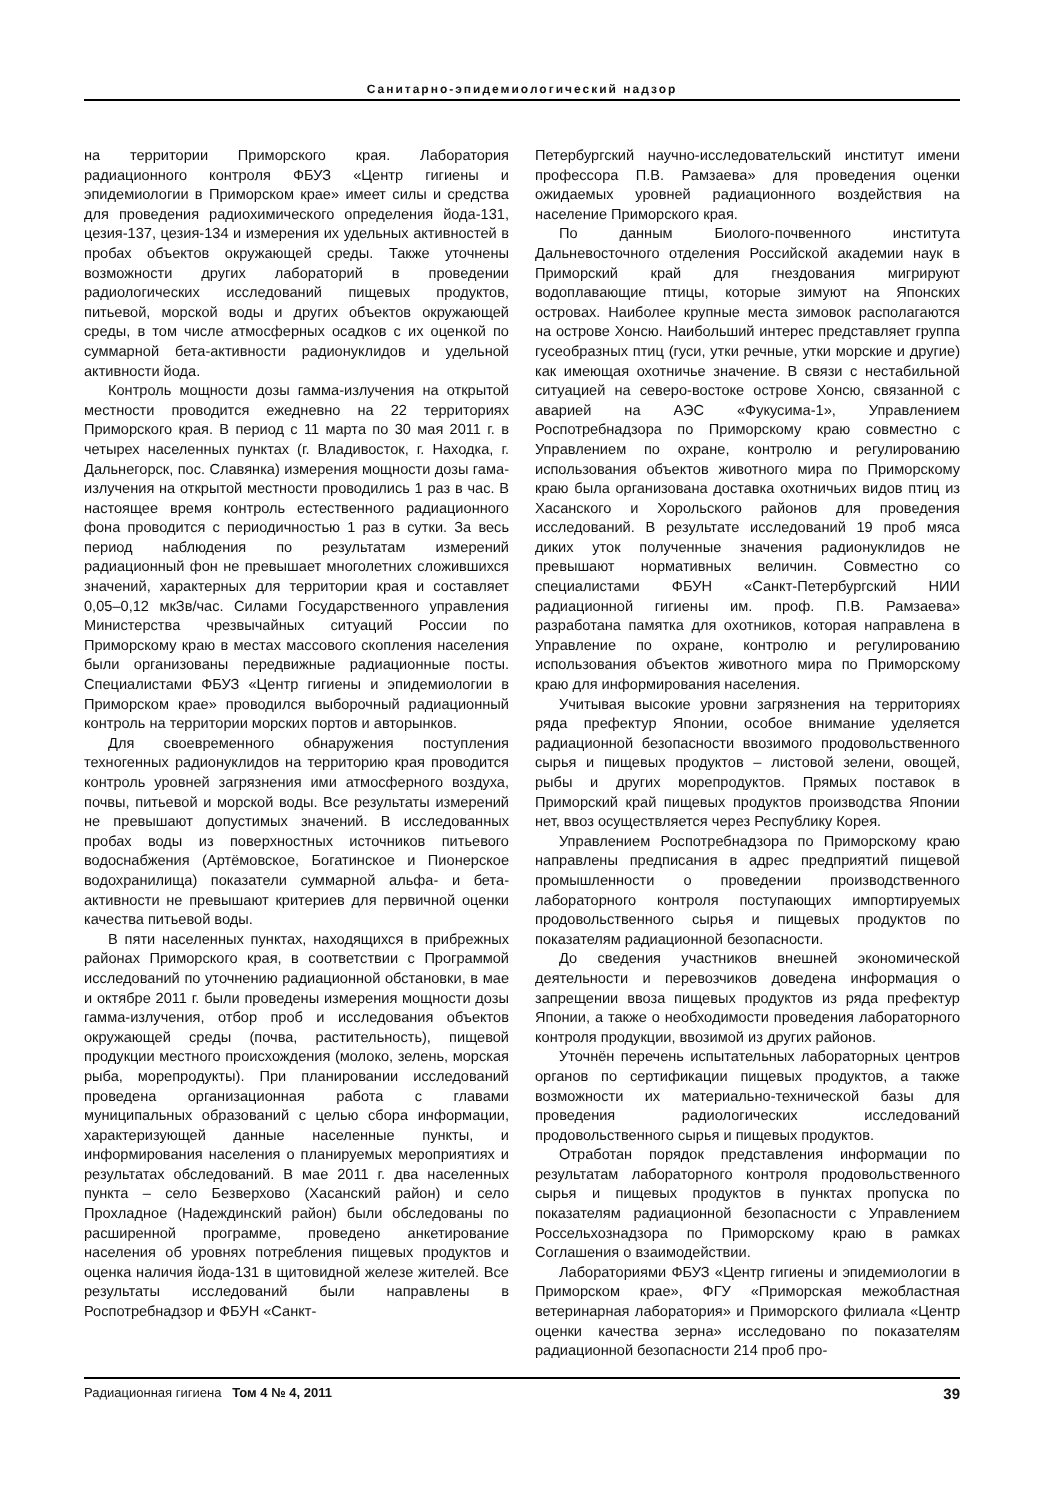Санитарно-эпидемиологический надзор
на территории Приморского края. Лаборатория радиационного контроля ФБУЗ «Центр гигиены и эпидемиологии в Приморском крае» имеет силы и средства для проведения радиохимического определения йода-131, цезия-137, цезия-134 и измерения их удельных активностей в пробах объектов окружающей среды. Также уточнены возможности других лабораторий в проведении радиологических исследований пищевых продуктов, питьевой, морской воды и других объектов окружающей среды, в том числе атмосферных осадков с их оценкой по суммарной бета-активности радионуклидов и удельной активности йода.
Контроль мощности дозы гамма-излучения на открытой местности проводится ежедневно на 22 территориях Приморского края. В период с 11 марта по 30 мая 2011 г. в четырех населенных пунктах (г. Владивосток, г. Находка, г. Дальнегорск, пос. Славянка) измерения мощности дозы гама-излучения на открытой местности проводились 1 раз в час. В настоящее время контроль естественного радиационного фона проводится с периодичностью 1 раз в сутки. За весь период наблюдения по результатам измерений радиационный фон не превышает многолетних сложившихся значений, характерных для территории края и составляет 0,05–0,12 мкЗв/час. Силами Государственного управления Министерства чрезвычайных ситуаций России по Приморскому краю в местах массового скопления населения были организованы передвижные радиационные посты. Специалистами ФБУЗ «Центр гигиены и эпидемиологии в Приморском крае» проводился выборочный радиационный контроль на территории морских портов и авторынков.
Для своевременного обнаружения поступления техногенных радионуклидов на территорию края проводится контроль уровней загрязнения ими атмосферного воздуха, почвы, питьевой и морской воды. Все результаты измерений не превышают допустимых значений. В исследованных пробах воды из поверхностных источников питьевого водоснабжения (Артёмовское, Богатинское и Пионерское водохранилища) показатели суммарной альфа- и бета-активности не превышают критериев для первичной оценки качества питьевой воды.
В пяти населенных пунктах, находящихся в прибрежных районах Приморского края, в соответствии с Программой исследований по уточнению радиационной обстановки, в мае и октябре 2011 г. были проведены измерения мощности дозы гамма-излучения, отбор проб и исследования объектов окружающей среды (почва, растительность), пищевой продукции местного происхождения (молоко, зелень, морская рыба, морепродукты). При планировании исследований проведена организационная работа с главами муниципальных образований с целью сбора информации, характеризующей данные населенные пункты, и информирования населения о планируемых мероприятиях и результатах обследований. В мае 2011 г. два населенных пункта – село Безверхово (Хасанский район) и село Прохладное (Надеждинский район) были обследованы по расширенной программе, проведено анкетирование населения об уровнях потребления пищевых продуктов и оценка наличия йода-131 в щитовидной железе жителей. Все результаты исследований были направлены в Роспотребнадзор и ФБУН «Санкт-
Петербургский научно-исследовательский институт имени профессора П.В. Рамзаева» для проведения оценки ожидаемых уровней радиационного воздействия на население Приморского края.
По данным Биолого-почвенного института Дальневосточного отделения Российской академии наук в Приморский край для гнездования мигрируют водоплавающие птицы, которые зимуют на Японских островах. Наиболее крупные места зимовок располагаются на острове Хонсю. Наибольший интерес представляет группа гусеобразных птиц (гуси, утки речные, утки морские и другие) как имеющая охотничье значение. В связи с нестабильной ситуацией на северо-востоке острове Хонсю, связанной с аварией на АЭС «Фукусима-1», Управлением Роспотребнадзора по Приморскому краю совместно с Управлением по охране, контролю и регулированию использования объектов животного мира по Приморскому краю была организована доставка охотничьих видов птиц из Хасанского и Хорольского районов для проведения исследований. В результате исследований 19 проб мяса диких уток полученные значения радионуклидов не превышают нормативных величин. Совместно со специалистами ФБУН «Санкт-Петербургский НИИ радиационной гигиены им. проф. П.В. Рамзаева» разработана памятка для охотников, которая направлена в Управление по охране, контролю и регулированию использования объектов животного мира по Приморскому краю для информирования населения.
Учитывая высокие уровни загрязнения на территориях ряда префектур Японии, особое внимание уделяется радиационной безопасности ввозимого продовольственного сырья и пищевых продуктов – листовой зелени, овощей, рыбы и других морепродуктов. Прямых поставок в Приморский край пищевых продуктов производства Японии нет, ввоз осуществляется через Республику Корея.
Управлением Роспотребнадзора по Приморскому краю направлены предписания в адрес предприятий пищевой промышленности о проведении производственного лабораторного контроля поступающих импортируемых продовольственного сырья и пищевых продуктов по показателям радиационной безопасности.
До сведения участников внешней экономической деятельности и перевозчиков доведена информация о запрещении ввоза пищевых продуктов из ряда префектур Японии, а также о необходимости проведения лабораторного контроля продукции, ввозимой из других районов.
Уточнён перечень испытательных лабораторных центров органов по сертификации пищевых продуктов, а также возможности их материально-технической базы для проведения радиологических исследований продовольственного сырья и пищевых продуктов.
Отработан порядок представления информации по результатам лабораторного контроля продовольственного сырья и пищевых продуктов в пунктах пропуска по показателям радиационной безопасности с Управлением Россельхознадзора по Приморскому краю в рамках Соглашения о взаимодействии.
Лабораториями ФБУЗ «Центр гигиены и эпидемиологии в Приморском крае», ФГУ «Приморская межобластная ветеринарная лаборатория» и Приморского филиала «Центр оценки качества зерна» исследовано по показателям радиационной безопасности 214 проб про-
Радиационная гигиена Том 4 № 4, 2011 39